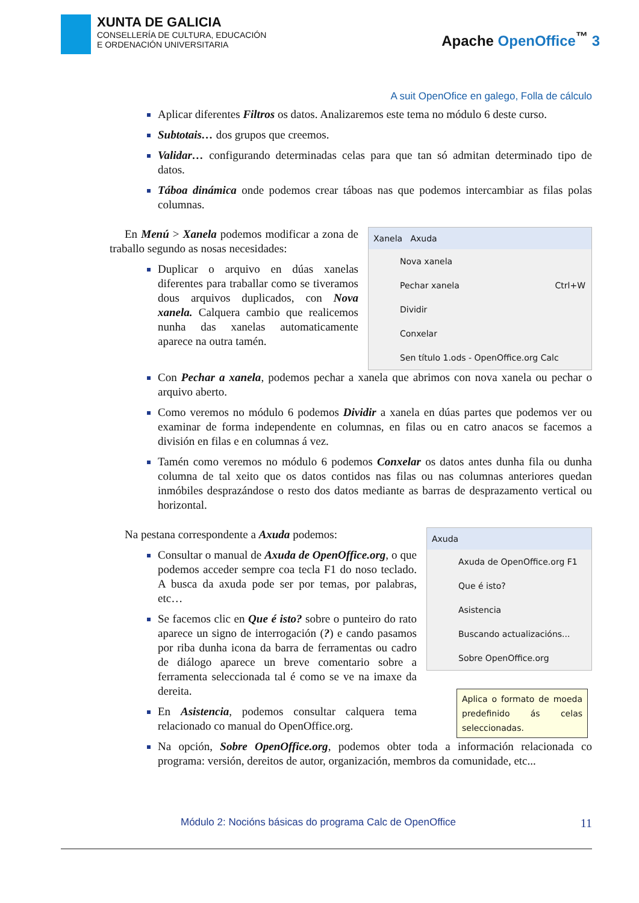XUNTA DE GALICIA
CONSELLERÍA DE CULTURA, EDUCACIÓN
E ORDENACIÓN UNIVERSITARIA
Apache OpenOffice<sup>™</sup> 3
A suit OpenOfice en galego, Folla de cálculo
Aplicar diferentes Filtros os datos. Analizaremos este tema no módulo 6 deste curso.
Subtotais… dos grupos que creemos.
Validar… configurando determinadas celas para que tan só admitan determinado tipo de datos.
Táboa dinámica onde podemos crear táboas nas que podemos intercambiar as filas polas columnas.
En Menú > Xanela podemos modificar a zona de traballo segundo as nosas necesidades:
Duplicar o arquivo en dúas xanelas diferentes para traballar como se tiveramos dous arquivos duplicados, con Nova xanela. Calquera cambio que realicemos nunha das xanelas automaticamente aparece na outra tamén.
Xanela Axuda
Nova xanela
Pechar xanela Ctrl+W
Dividir
Conxelar
Sen título 1.ods - OpenOffice.org Calc
Con Pechar a xanela, podemos pechar a xanela que abrimos con nova xanela ou pechar o arquivo aberto.
Como veremos no módulo 6 podemos Dividir a xanela en dúas partes que podemos ver ou examinar de forma independente en columnas, en filas ou en catro anacos se facemos a división en filas e en columnas á vez.
Tamén como veremos no módulo 6 podemos Conxelar os datos antes dunha fila ou dunha columna de tal xeito que os datos contidos nas filas ou nas columnas anteriores quedan inmóbiles desprazándose o resto dos datos mediante as barras de desprazamento vertical ou horizontal.
Na pestana correspondente a Axuda podemos:
Consultar o manual de Axuda de OpenOffice.org, o que podemos acceder sempre coa tecla F1 do noso teclado. A busca da axuda pode ser por temas, por palabras, etc…
Se facemos clic en Que é isto? sobre o punteiro do rato aparece un signo de interrogación (?) e cando pasamos por riba dunha icona da barra de ferramentas ou cadro de diálogo aparece un breve comentario sobre a ferramenta seleccionada tal é como se ve na imaxe da dereita.
En Asistencia, podemos consultar calquera tema relacionado co manual do OpenOffice.org.
Axuda
Axuda de OpenOffice.org F1
Que é isto?
Asistencia
Buscando actualizacións...
Sobre OpenOffice.org
Aplica o formato de moeda predefinido ás celas seleccionadas.
Na opción, Sobre OpenOffice.org, podemos obter toda a información relacionada co programa: versión, dereitos de autor, organización, membros da comunidade, etc...
Módulo 2: Nocións básicas do programa Calc de OpenOffice 11